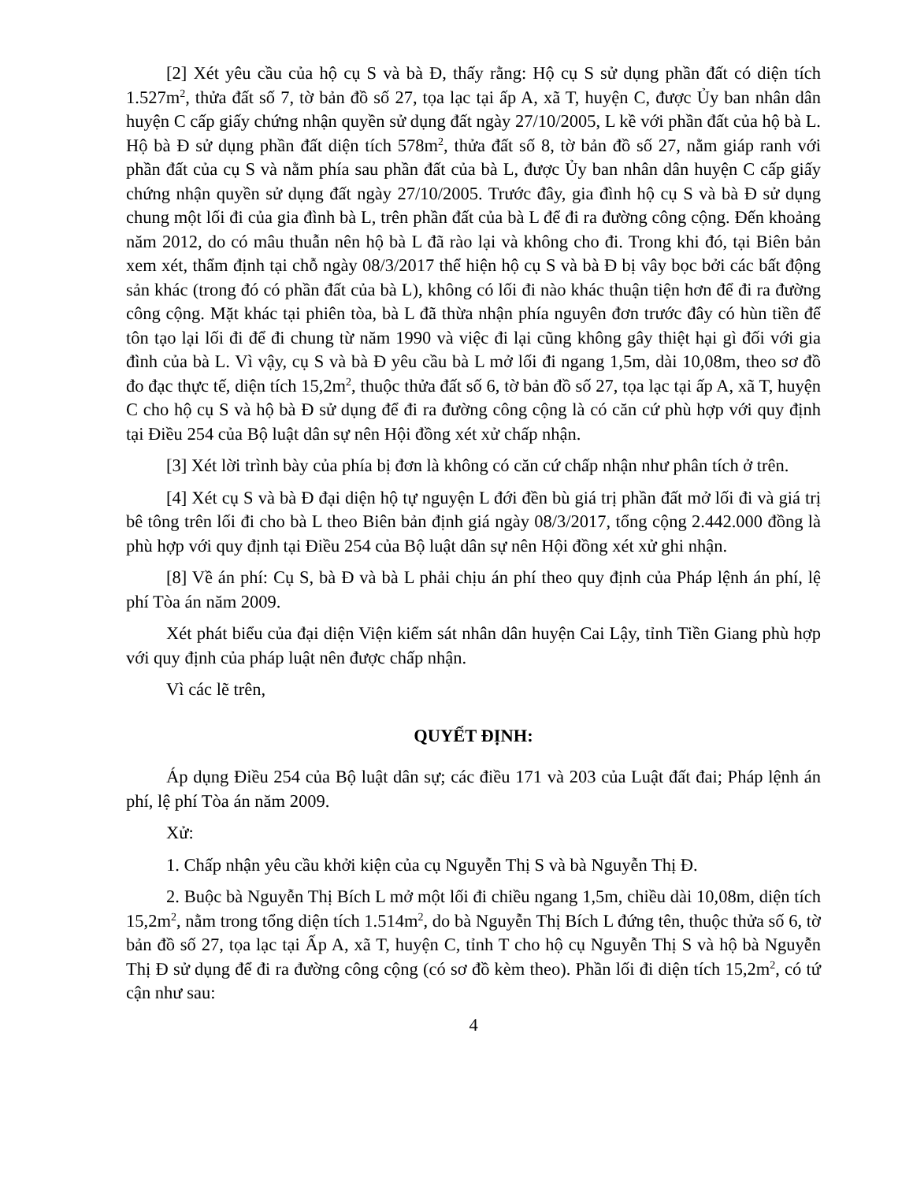[2] Xét yêu cầu của hộ cụ S và bà Đ, thấy rằng: Hộ cụ S sử dụng phần đất có diện tích 1.527m<sup>2</sup>, thửa đất số 7, tờ bản đồ số 27, tọa lạc tại ấp A, xã T, huyện C, được Ủy ban nhân dân huyện C cấp giấy chứng nhận quyền sử dụng đất ngày 27/10/2005, L kề với phần đất của hộ bà L. Hộ bà Đ sử dụng phần đất diện tích 578m<sup>2</sup>, thửa đất số 8, tờ bản đồ số 27, nằm giáp ranh với phần đất của cụ S và nằm phía sau phần đất của bà L, được Ủy ban nhân dân huyện C cấp giấy chứng nhận quyền sử dụng đất ngày 27/10/2005. Trước đây, gia đình hộ cụ S và bà Đ sử dụng chung một lối đi của gia đình bà L, trên phần đất của bà L để đi ra đường công cộng. Đến khoảng năm 2012, do có mâu thuẫn nên hộ bà L đã rào lại và không cho đi. Trong khi đó, tại Biên bản xem xét, thẩm định tại chỗ ngày 08/3/2017 thể hiện hộ cụ S và bà Đ bị vây bọc bởi các bất động sản khác (trong đó có phần đất của bà L), không có lối đi nào khác thuận tiện hơn để đi ra đường công cộng. Mặt khác tại phiên tòa, bà L đã thừa nhận phía nguyên đơn trước đây có hùn tiền để tôn tạo lại lối đi để đi chung từ năm 1990 và việc đi lại cũng không gây thiệt hại gì đối với gia đình của bà L. Vì vậy, cụ S và bà Đ yêu cầu bà L mở lối đi ngang 1,5m, dài 10,08m, theo sơ đồ đo đạc thực tế, diện tích 15,2m<sup>2</sup>, thuộc thửa đất số 6, tờ bản đồ số 27, tọa lạc tại ấp A, xã T, huyện C cho hộ cụ S và hộ bà Đ sử dụng để đi ra đường công cộng là có căn cứ phù hợp với quy định tại Điều 254 của Bộ luật dân sự nên Hội đồng xét xử chấp nhận.
[3] Xét lời trình bày của phía bị đơn là không có căn cứ chấp nhận như phân tích ở trên.
[4] Xét cụ S và bà Đ đại diện hộ tự nguyện L đới đền bù giá trị phần đất mở lối đi và giá trị bê tông trên lối đi cho bà L theo Biên bản định giá ngày 08/3/2017, tổng cộng 2.442.000 đồng là phù hợp với quy định tại Điều 254 của Bộ luật dân sự nên Hội đồng xét xử ghi nhận.
[8] Về án phí: Cụ S, bà Đ và bà L phải chịu án phí theo quy định của Pháp lệnh án phí, lệ phí Tòa án năm 2009.
Xét phát biểu của đại diện Viện kiểm sát nhân dân huyện Cai Lậy, tỉnh Tiền Giang phù hợp với quy định của pháp luật nên được chấp nhận.
Vì các lẽ trên,
QUYẾT ĐỊNH:
Áp dụng Điều 254 của Bộ luật dân sự; các điều 171 và 203 của Luật đất đai; Pháp lệnh án phí, lệ phí Tòa án năm 2009.
Xử:
1. Chấp nhận yêu cầu khởi kiện của cụ Nguyễn Thị S và bà Nguyễn Thị Đ.
2. Buộc bà Nguyễn Thị Bích L mở một lối đi chiều ngang 1,5m, chiều dài 10,08m, diện tích 15,2m<sup>2</sup>, nằm trong tổng diện tích 1.514m<sup>2</sup>, do bà Nguyễn Thị Bích L đứng tên, thuộc thửa số 6, tờ bản đồ số 27, tọa lạc tại Ấp A, xã T, huyện C, tỉnh T cho hộ cụ Nguyễn Thị S và hộ bà Nguyễn Thị Đ sử dụng để đi ra đường công cộng (có sơ đồ kèm theo). Phần lối đi diện tích 15,2m<sup>2</sup>, có tứ cận như sau:
4